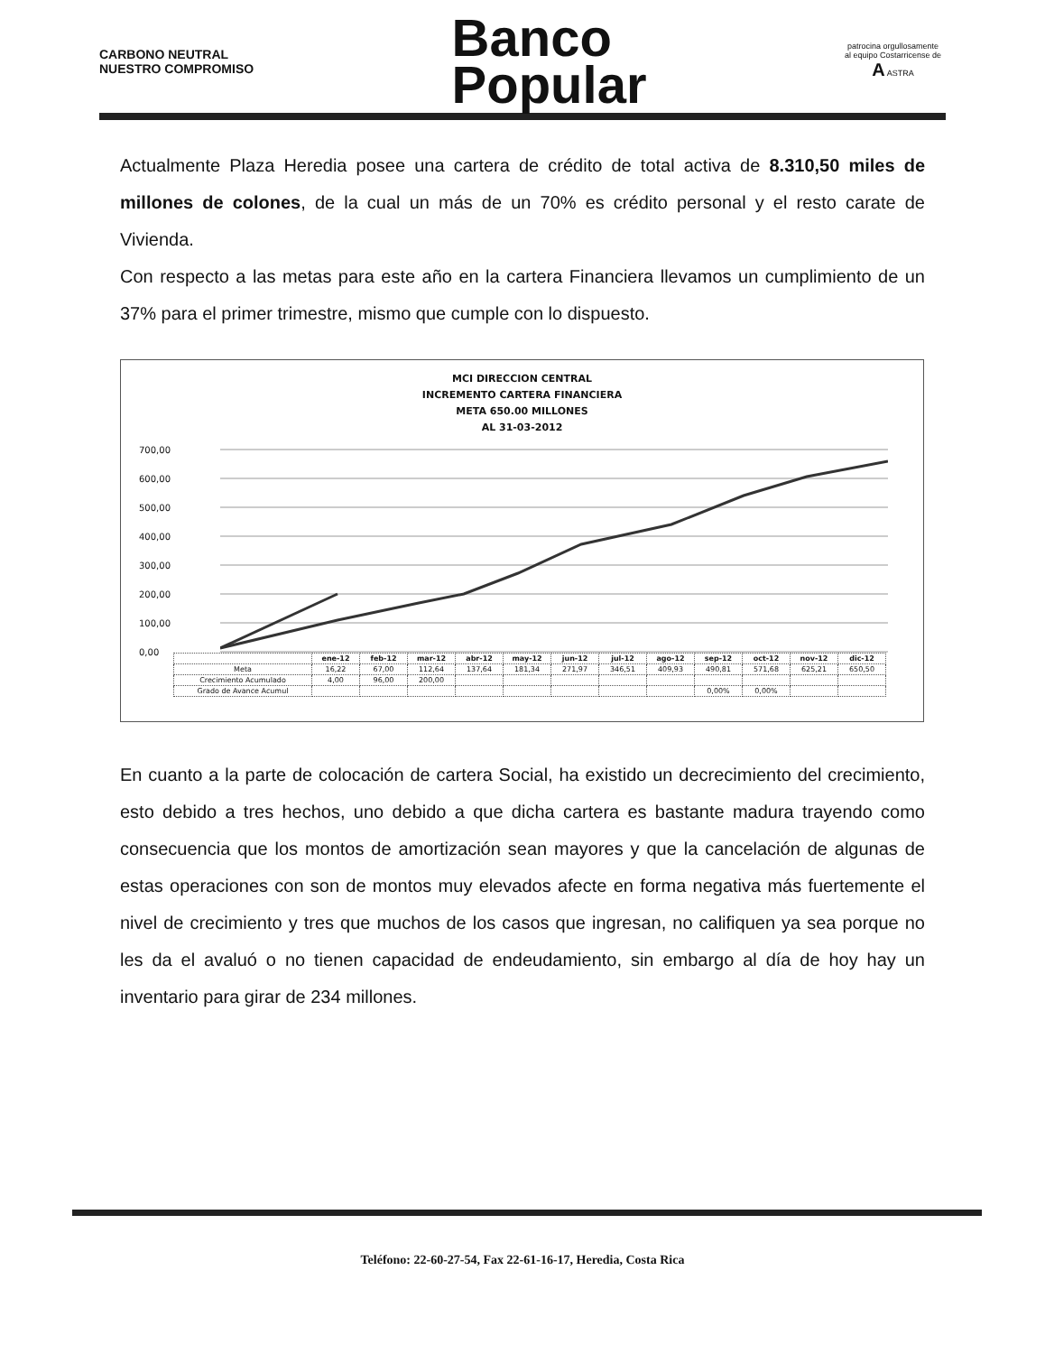CARBONO NEUTRAL
NUESTRO COMPROMISO
Banco
Popular
patrocina orgullosamente
al equipo Costarricense de
A ASTRA
Actualmente Plaza Heredia posee una cartera de crédito de total activa de 8.310,50 miles de millones de colones, de la cual un más de un 70% es crédito personal y el resto carate de Vivienda.
Con respecto a las metas para este año en la cartera Financiera llevamos un cumplimiento de un 37% para el primer trimestre, mismo que cumple con lo dispuesto.
MCI DIRECCION CENTRAL
INCREMENTO CARTERA FINANCIERA
META 650.00 MILLONES
AL 31-03-2012
700,00
600,00
500,00
400,00
300,00
200,00
100,00
0,00
| | ene-12 | feb-12 | mar-12 | abr-12 | may-12 | jun-12 | jul-12 | ago-12 | sep-12 | oct-12 | nov-12 | dic-12 |
| --- | --- | --- | --- | --- | --- | --- | --- | --- | --- | --- | --- | --- |
| Meta | 16,22 | 67,00 | 112,64 | 137,64 | 181,34 | 271,97 | 346,51 | 409,93 | 490,81 | 571,68 | 625,21 | 650,50 |
| Crecimiento Acumulado | 4,00 | 96,00 | 200,00 | | | | | | | | | |
| Grado de Avance Acumul | | | | | | | | | 0,00% | 0,00% | | |
En cuanto a la parte de colocación de cartera Social, ha existido un decrecimiento del crecimiento, esto debido a tres hechos, uno debido a que dicha cartera es bastante madura trayendo como consecuencia que los montos de amortización sean mayores y que la cancelación de algunas de estas operaciones con son de montos muy elevados afecte en forma negativa más fuertemente el nivel de crecimiento y tres que muchos de los casos que ingresan, no califiquen ya sea porque no les da el avaluó o no tienen capacidad de endeudamiento, sin embargo al día de hoy hay un inventario para girar de 234 millones.
Teléfono: 22-60-27-54, Fax 22-61-16-17, Heredia, Costa Rica